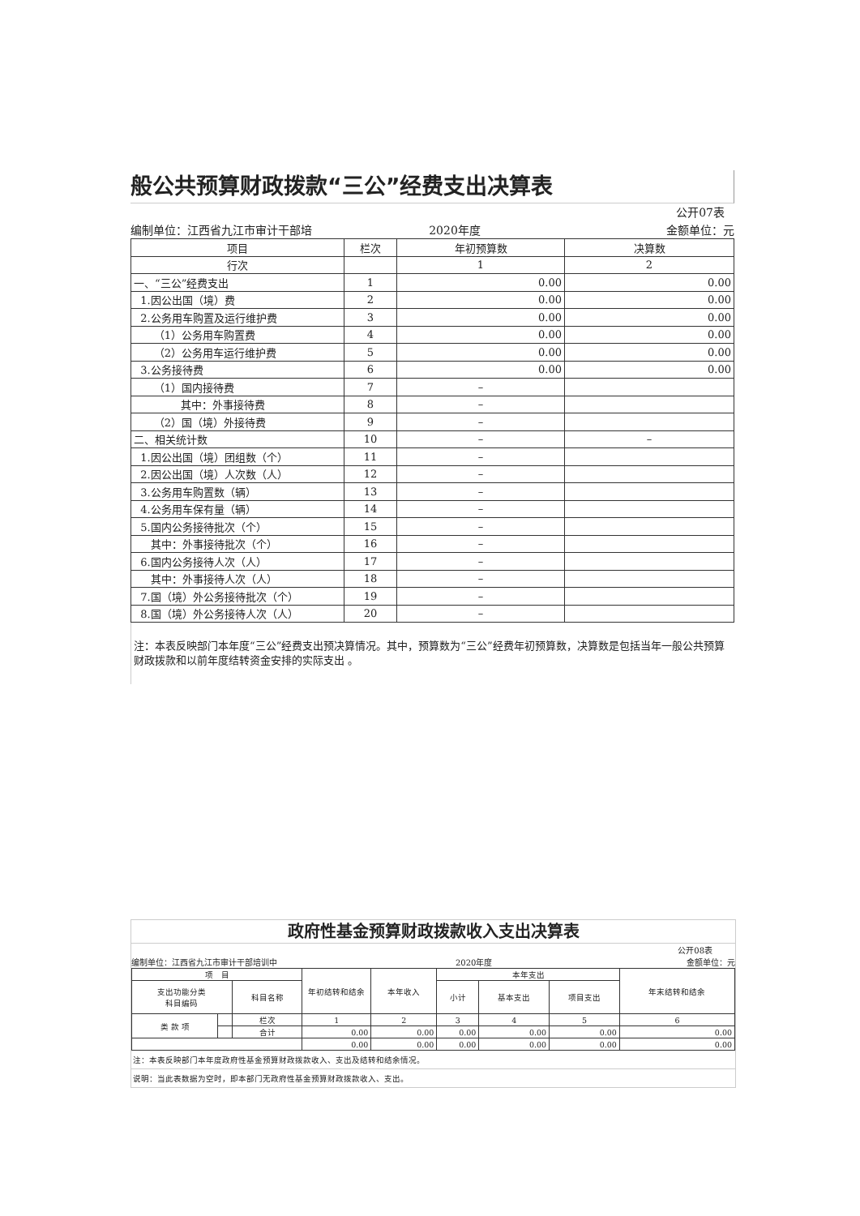般公共预算财政拨款“三公”经费支出决算表
公开07表
编制单位：江西省九江市审计干部培 2020年度 金额单位：元
| 项目 | 栏次 | 年初预算数 | 决算数 |
| --- | --- | --- | --- |
| 行次 | | 1 | 2 |
| 一、“三公”经费支出 | 1 | 0.00 | 0.00 |
| 1.因公出国（境）费 | 2 | 0.00 | 0.00 |
| 2.公务用车购置及运行维护费 | 3 | 0.00 | 0.00 |
| （1）公务用车购置费 | 4 | 0.00 | 0.00 |
| （2）公务用车运行维护费 | 5 | 0.00 | 0.00 |
| 3.公务接待费 | 6 | 0.00 | 0.00 |
| （1）国内接待费 | 7 | – | |
| 其中：外事接待费 | 8 | – | |
| （2）国（境）外接待费 | 9 | – | |
| 二、相关统计数 | 10 | – | – |
| 1.因公出国（境）团组数（个） | 11 | – | |
| 2.因公出国（境）人次数（人） | 12 | – | |
| 3.公务用车购置数（辆） | 13 | – | |
| 4.公务用车保有量（辆） | 14 | – | |
| 5.国内公务接待批次（个） | 15 | – | |
| 其中：外事接待批次（个） | 16 | – | |
| 6.国内公务接待人次（人） | 17 | – | |
| 其中：外事接待人次（人） | 18 | – | |
| 7.国（境）外公务接待批次（个） | 19 | – | |
| 8.国（境）外公务接待人次（人） | 20 | – | |
注：本表反映部门本年度“三公”经费支出预决算情况。其中，预算数为“三公”经费年初预算数，决算数是包括当年一般公共预算财政拨款和以前年度结转资金安排的实际支出 。
政府性基金预算财政拨款收入支出决算表
公开08表
编制单位：江西省九江市审计干部培训中 2020年度 金额单位：元
| 项 目 | | | 年初结转和结余 | 本年收入 | 本年支出 | | | 年末结转和结余 |
| --- | --- | --- | --- | --- | --- | --- | --- | --- |
| 支出功能分类 科目编码 | | 科目名称 | | | 小计 | 基本支出 | 项目支出 | |
| 类 款 项 | | 栏次 | 1 | 2 | 3 | 4 | 5 | 6 |
| | | 合计 | 0.00 | 0.00 | 0.00 | 0.00 | 0.00 | 0.00 |
| | | | 0.00 | 0.00 | 0.00 | 0.00 | 0.00 | 0.00 |
注：本表反映部门本年度政府性基金预算财政拨款收入、支出及结转和结余情况。
说明：当此表数据为空时，即本部门无政府性基金预算财政拨款收入、支出。